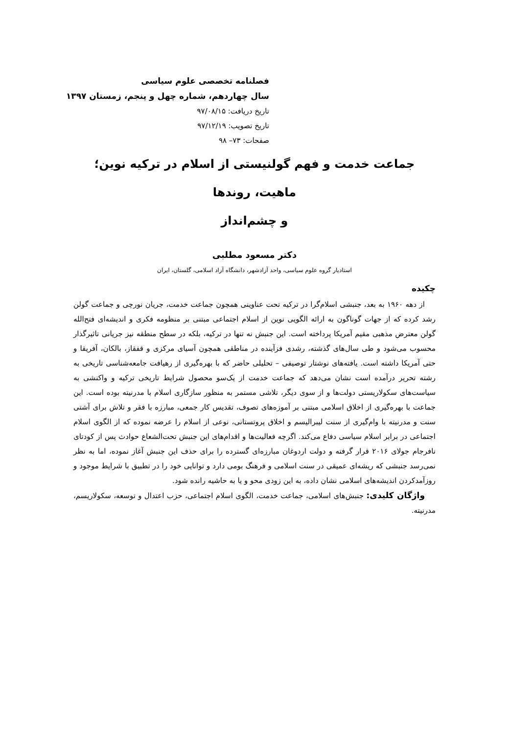فصلنامه تخصصی علوم سیاسی
سال چهاردهم، شماره چهل و پنجم، زمستان ۱۳۹۷
تاریخ دریافت: ۹۷/۰۸/۱۵
تاریخ تصویب: ۹۷/۱۲/۱۹
صفحات: ۷۳– ۹۸
جماعت خدمت و فهم گولنیستی از اسلام در ترکیه نوین؛ ماهیت، روندها
و چشم‌انداز
دکتر مسعود مطلبی
استادیار گروه علوم سیاسی، واحد آزادشهر، دانشگاه آزاد اسلامی، گلستان، ایران
چکیده
از دهه ۱۹۶۰ به بعد، جنبشی اسلام‌گرا در ترکیه تحت عناوینی همچون جماعت خدمت، جریان نورچی و جماعت گولن رشد کرده که از جهات گوناگون به ارائه الگویی نوین از اسلام اجتماعی مبتنی بر منظومه فکری و اندیشه‌ای فتح‌الله گولن معترض مذهبی مقیم آمریکا پرداخته است. این جنبش نه تنها در ترکیه، بلکه در سطح منطقه نیز جریانی تاثیرگذار محسوب می‌شود و طی سال‌های گذشته، رشدی فزآینده در مناطقی همچون آسیای مرکزی و قفقاز، بالکان، آفریقا و حتی آمریکا داشته است. یافته‌های نوشتار توصیفی – تحلیلی حاضر که با بهره‌گیری از رهیافت جامعه‌شناسی تاریخی به رشته تحریر درآمده است نشان می‌دهد که جماعت خدمت از یک‌سو محصول شرایط تاریخی ترکیه و واکنشی به سیاست‌های سکولاریستی دولت‌ها و از سوی دیگر، تلاشی مستمر به منظور سازگاری اسلام با مدرنیته بوده است. این جماعت با بهره‌گیری از اخلاق اسلامی مبتنی بر آموزه‌های تصوف، تقدیس کار جمعی، مبارزه با فقر و تلاش برای آشتی سنت و مدرنیته با وام‌گیری از سنت لیبرالیسم و اخلاق پروتستانی، نوعی از اسلام را عرضه نموده که از الگوی اسلام اجتماعی در برابر اسلام سیاسی دفاع می‌کند. اگرچه فعالیت‌ها و اقدام‌های این جنبش تحت‌الشعاع حوادث پس از کودتای نافرجام جولای ۲۰۱۶ قرار گرفته و دولت اردوغان مبارزه‌ای گسترده را برای حذف این جنبش آغاز نموده، اما به نظر نمی‌رسد جنبشی که ریشه‌ای عمیقی در سنت اسلامی و فرهنگ بومی دارد و توانایی خود را در تطبیق با شرایط موجود و روزآمدکردن اندیشه‌های اسلامی نشان داده، به این زودی محو و یا به حاشیه رانده شود.
واژگان کلیدی: جنبش‌های اسلامی، جماعت خدمت، الگوی اسلام اجتماعی، حزب اعتدال و توسعه، سکولاریسم، مدرنیته.